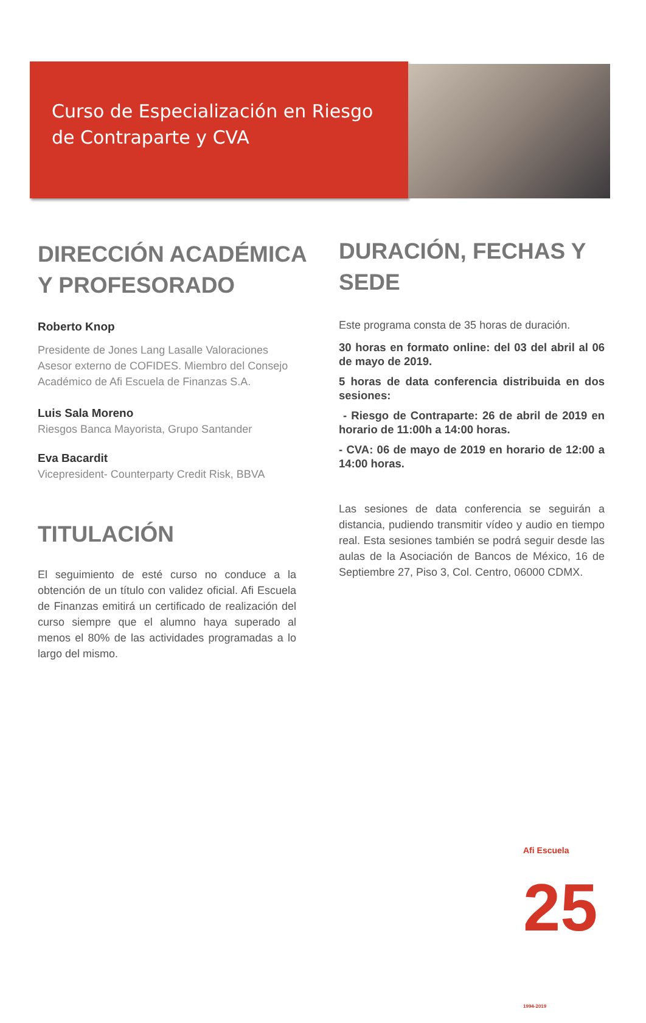Curso de Especialización en Riesgo
de Contraparte y CVA
DIRECCIÓN ACADÉMICA Y PROFESORADO
Roberto Knop
Presidente de Jones Lang Lasalle Valoraciones
Asesor externo de COFIDES. Miembro del Consejo Académico de Afi Escuela de Finanzas S.A.
Luis Sala Moreno
Riesgos Banca Mayorista, Grupo Santander
Eva Bacardit
Vicepresident- Counterparty Credit Risk, BBVA
TITULACIÓN
El seguimiento de esté curso no conduce a la obtención de un título con validez oficial. Afi Escuela de Finanzas emitirá un certificado de realización del curso siempre que el alumno haya superado al menos el 80% de las actividades programadas a lo largo del mismo.
DURACIÓN, FECHAS Y SEDE
Este programa consta de 35 horas de duración.
30 horas en formato online: del 03 del abril al 06 de mayo de 2019.
5 horas de data conferencia distribuida en dos sesiones:
- Riesgo de Contraparte: 26 de abril de 2019 en horario de 11:00h a 14:00 horas.
- CVA: 06 de mayo de 2019 en horario de 12:00 a 14:00 horas.
Las sesiones de data conferencia se seguirán a distancia, pudiendo transmitir vídeo y audio en tiempo real. Esta sesiones también se podrá seguir desde las aulas de la Asociación de Bancos de México, 16 de Septiembre 27, Piso 3, Col. Centro, 06000 CDMX.
Afi Escuela 25 1994-2019